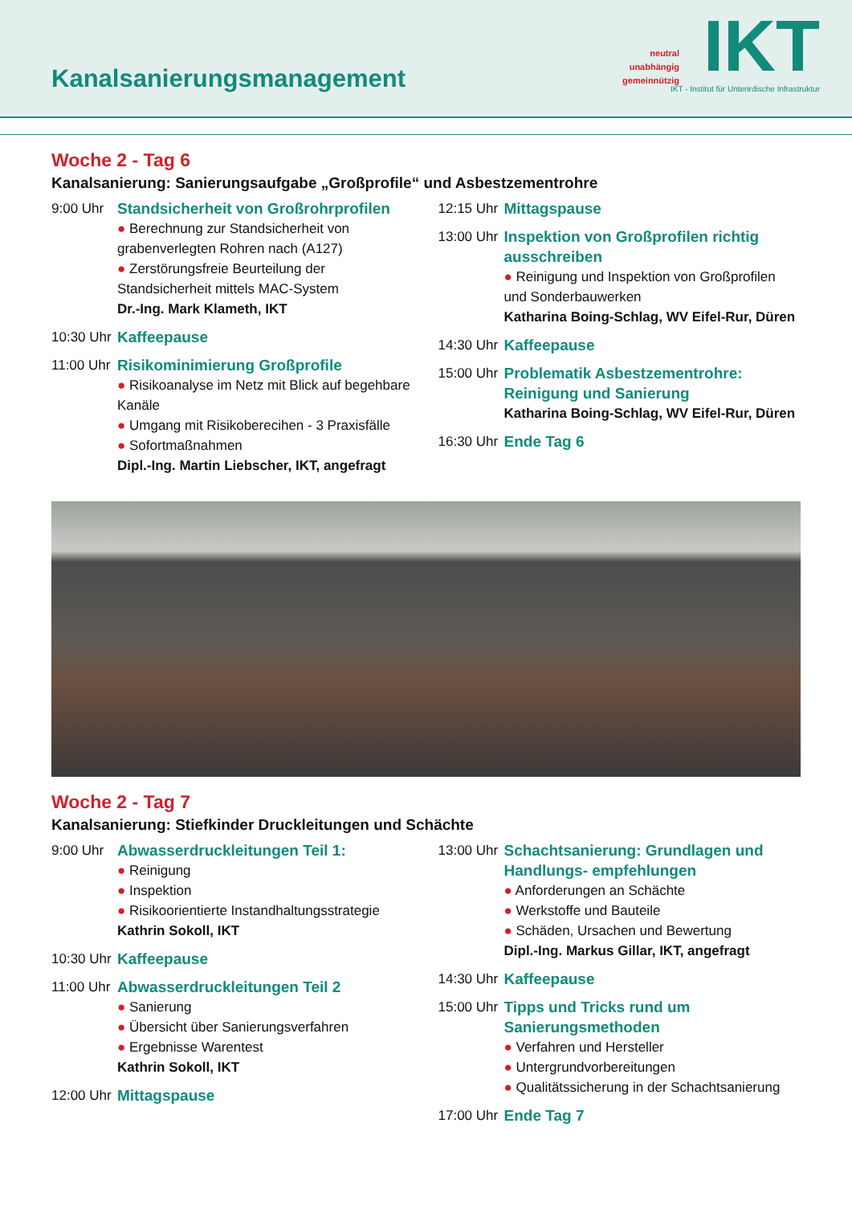Kanalsanierungsmanagement
neutral
unabhängig
gemeinnützig
IKT
IKT - Institut für Unterirdische Infrastruktur
Woche 2 - Tag 6
Kanalsanierung: Sanierungsaufgabe „Großprofile“ und Asbestzementrohre
9:00 Uhr Standsicherheit von Großrohrprofilen
● Berechnung zur Standsicherheit von grabenverlegten Rohren nach (A127)
● Zerstörungsfreie Beurteilung der Standsicherheit mittels MAC-System
Dr.-Ing. Mark Klameth, IKT
10:30 Uhr
Kaffeepause
11:00 Uhr
Risikominimierung Großprofile
● Risikoanalyse im Netz mit Blick auf begehbare Kanäle
● Umgang mit Risikoberecihen - 3 Praxisfälle
● Sofortmaßnahmen
Dipl.-Ing. Martin Liebscher, IKT, angefragt
12:15 Uhr
Mittagspause
13:00 Uhr
Inspektion von Großprofilen richtig ausschreiben
● Reinigung und Inspektion von Großprofilen und Sonderbauwerken
Katharina Boing-Schlag, WV Eifel-Rur, Düren
14:30 Uhr
Kaffeepause
15:00 Uhr
Problematik Asbestzementrohre: Reinigung und Sanierung
Katharina Boing-Schlag, WV Eifel-Rur, Düren
16:30 Uhr
Ende Tag 6
Woche 2 - Tag 7
Kanalsanierung: Stiefkinder Druckleitungen und Schächte
9:00 Uhr Abwasserdruckleitungen Teil 1:
● Reinigung
● Inspektion
● Risikoorientierte Instandhaltungsstrategie
Kathrin Sokoll, IKT
10:30 Uhr
Kaffeepause
11:00 Uhr
Abwasserdruckleitungen Teil 2
● Sanierung
● Übersicht über Sanierungsverfahren
● Ergebnisse Warentest
Kathrin Sokoll, IKT
12:00 Uhr
Mittagspause
13:00 Uhr
Schachtsanierung: Grundlagen und Handlungs- empfehlungen
● Anforderungen an Schächte
● Werkstoffe und Bauteile
● Schäden, Ursachen und Bewertung
Dipl.-Ing. Markus Gillar, IKT, angefragt
14:30 Uhr
Kaffeepause
15:00 Uhr
Tipps und Tricks rund um Sanierungsmethoden
● Verfahren und Hersteller
● Untergrundvorbereitungen
● Qualitätssicherung in der Schachtsanierung
17:00 Uhr
Ende Tag 7